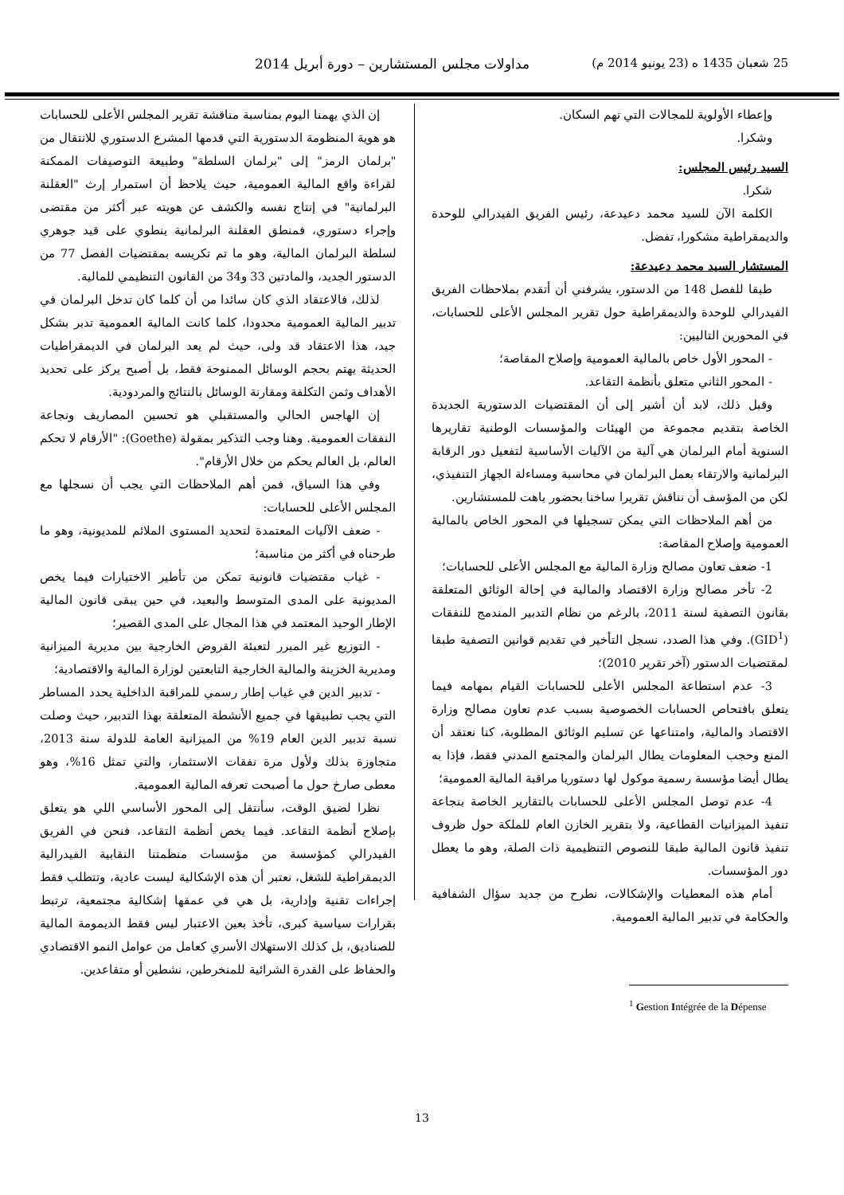25 شعبان 1435 ه (23 يونيو 2014 م) مداولات مجلس المستشارين – دورة أبريل 2014
وإعطاء الأولوية للمجالات التي تهم السكان.
وشكرا.
السيد رئيس المجلس:
شكرا.
الكلمة الآن للسيد محمد دعيدعة، رئيس الفريق الفيدرالي للوحدة والديمقراطية مشكورا، تفضل.
المستشار السيد محمد دعيدعة:
طبقا للفصل 148 من الدستور، يشرفني أن أتقدم بملاحظات الفريق الفيدرالي للوحدة والديمقراطية حول تقرير المجلس الأعلى للحسابات، في المحورين التاليين:
- المحور الأول خاص بالمالية العمومية وإصلاح المقاصة؛
- المحور الثاني متعلق بأنظمة التقاعد.
وقبل ذلك، لابد أن أشير إلى أن المقتضيات الدستورية الجديدة الخاصة بتقديم مجموعة من الهيئات والمؤسسات الوطنية تقاريرها السنوية أمام البرلمان هي آلية من الآليات الأساسية لتفعيل دور الرقابة البرلمانية والارتقاء بعمل البرلمان في محاسبة ومساءلة الجهاز التنفيذي، لكن من المؤسف أن نناقش تقريرا ساخنا بحضور باهت للمستشارين.
من أهم الملاحظات التي يمكن تسجيلها في المحور الخاص بالمالية العمومية وإصلاح المقاصة:
1- ضعف تعاون مصالح وزارة المالية مع المجلس الأعلى للحسابات؛
2- تأخر مصالح وزارة الاقتصاد والمالية في إحالة الوثائق المتعلقة بقانون التصفية لسنة 2011، بالرغم من نظام التدبير المندمج للنفقات (GID<sup>1</sup>). وفي هذا الصدد، نسجل التأخير في تقديم قوانين التصفية طبقا لمقتضيات الدستور (آخر تقرير 2010)؛
3- عدم استطاعة المجلس الأعلى للحسابات القيام بمهامه فيما يتعلق بافتحاص الحسابات الخصوصية بسبب عدم تعاون مصالح وزارة الاقتصاد والمالية، وامتناعها عن تسليم الوثائق المطلوبة، كنا نعتقد أن المنع وحجب المعلومات يطال البرلمان والمجتمع المدني فقط، فإذا به يطال أيضا مؤسسة رسمية موكول لها دستوريا مراقبة المالية العمومية؛
4- عدم توصل المجلس الأعلى للحسابات بالتقارير الخاصة بنجاعة تنفيذ الميزانيات القطاعية، ولا بتقرير الخازن العام للملكة حول ظروف تنفيذ قانون المالية طبقا للنصوص التنظيمية ذات الصلة، وهو ما يعطل دور المؤسسات.
أمام هذه المعطيات والإشكالات، نطرح من جديد سؤال الشفافية والحكامة في تدبير المالية العمومية.
<sup>1</sup> Gestion Intégrée de la Dépense
إن الذي يهمنا اليوم بمناسبة مناقشة تقرير المجلس الأعلى للحسابات هو هوية المنظومة الدستورية التي قدمها المشرع الدستوري للانتقال من "برلمان الرمز" إلى "برلمان السلطة" وطبيعة التوصيفات الممكنة لقراءة واقع المالية العمومية، حيث يلاحظ أن استمرار إرث "العقلنة البرلمانية" في إنتاج نفسه والكشف عن هويته عبر أكثر من مقتضى وإجراء دستوري، فمنطق العقلنة البرلمانية ينطوي على قيد جوهري لسلطة البرلمان المالية، وهو ما تم تكريسه بمقتضيات الفصل 77 من الدستور الجديد، والمادتين 33 و34 من القانون التنظيمي للمالية.
لذلك، فالاعتقاد الذي كان سائدا من أن كلما كان تدخل البرلمان في تدبير المالية العمومية محدودا، كلما كانت المالية العمومية تدبر بشكل جيد، هذا الاعتقاد قد ولى، حيث لم يعد البرلمان في الديمقراطيات الحديثة يهتم بحجم الوسائل الممنوحة فقط، بل أصبح يركز على تحديد الأهداف وثمن التكلفة ومقارنة الوسائل بالنتائج والمردودية.
إن الهاجس الحالي والمستقبلي هو تحسين المصاريف ونجاعة النفقات العمومية. وهنا وجب التذكير بمقولة (Goethe): "الأرقام لا تحكم العالم، بل العالم يحكم من خلال الأرقام".
وفي هذا السياق، فمن أهم الملاحظات التي يجب أن نسجلها مع المجلس الأعلى للحسابات:
- ضعف الآليات المعتمدة لتحديد المستوى الملائم للمديونية، وهو ما طرحناه في أكثر من مناسبة؛
- غياب مقتضيات قانونية تمكن من تأطير الاختيارات فيما يخص المديونية على المدى المتوسط والبعيد، في حين يبقى قانون المالية الإطار الوحيد المعتمد في هذا المجال على المدى القصير؛
- التوزيع غير المبرر لتعبئة القروض الخارجية بين مديرية الميزانية ومديرية الخزينة والمالية الخارجية التابعتين لوزارة المالية والاقتصادية؛
- تدبير الدين في غياب إطار رسمي للمراقبة الداخلية يحدد المساطر التي يجب تطبيقها في جميع الأنشطة المتعلقة بهذا التدبير، حيث وصلت نسبة تدبير الدين العام 19% من الميزانية العامة للدولة سنة 2013، متجاوزة بذلك ولأول مرة نفقات الاستثمار، والتي تمثل 16%، وهو معطى صارخ حول ما أصبحت تعرفه المالية العمومية.
نظرا لضيق الوقت، سأنتقل إلى المحور الأساسي اللي هو يتعلق بإصلاح أنظمة التقاعد. فيما يخص أنظمة التقاعد، فنحن في الفريق الفيدرالي كمؤسسة من مؤسسات منظمتنا النقابية الفيدرالية الديمقراطية للشغل، نعتبر أن هذه الإشكالية ليست عادية، وتتطلب فقط إجراءات تقنية وإدارية، بل هي في عمقها إشكالية مجتمعية، ترتبط بقرارات سياسية كبرى، تأخذ بعين الاعتبار ليس فقط الديمومة المالية للصناديق، بل كذلك الاستهلاك الأسري كعامل من عوامل النمو الاقتصادي والحفاظ على القدرة الشرائية للمنخرطين، نشطين أو متقاعدين.
13